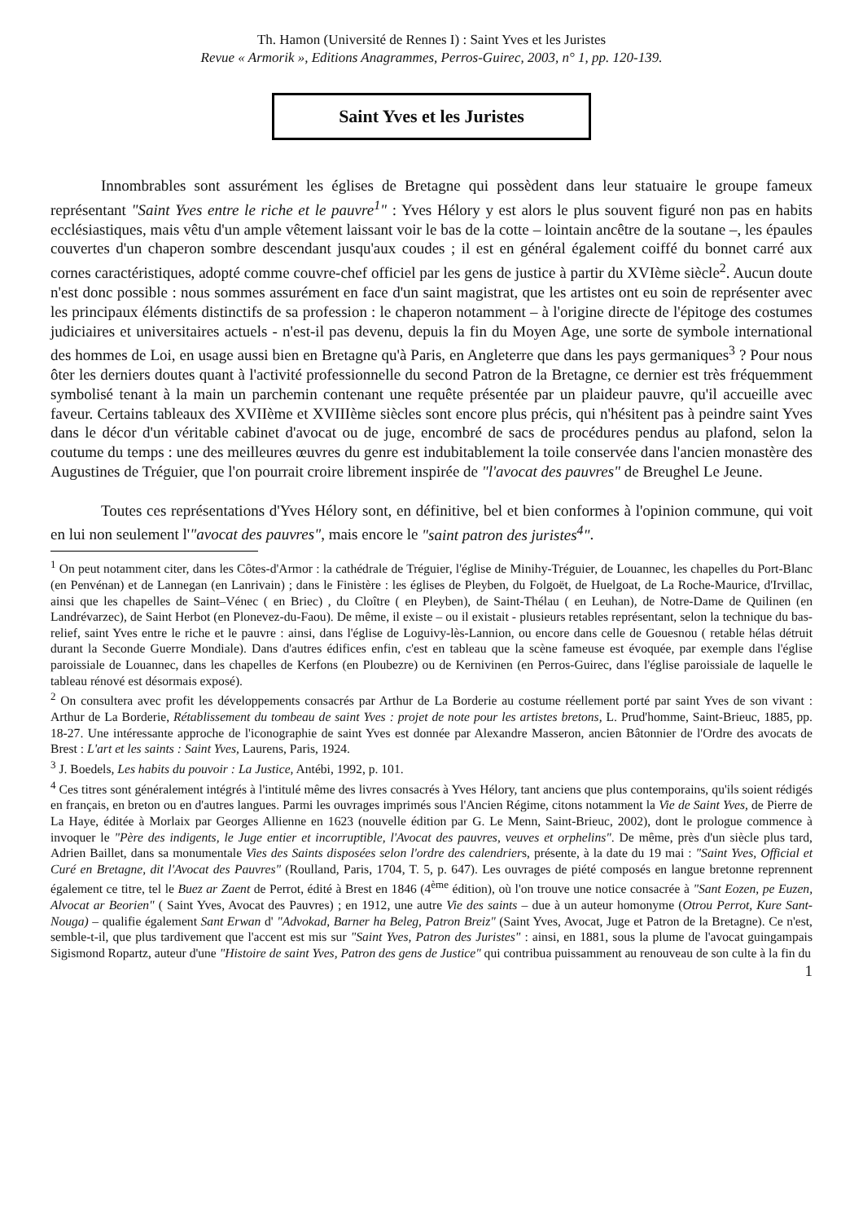Th. Hamon (Université de Rennes I) : Saint Yves et les Juristes
Revue « Armorik », Editions Anagrammes, Perros-Guirec, 2003, n° 1, pp. 120-139.
Saint Yves et les Juristes
Innombrables sont assurément les églises de Bretagne qui possèdent dans leur statuaire le groupe fameux représentant "Saint Yves entre le riche et le pauvre<sup>1</sup>" : Yves Hélory y est alors le plus souvent figuré non pas en habits ecclésiastiques, mais vêtu d'un ample vêtement laissant voir le bas de la cotte – lointain ancêtre de la soutane –, les épaules couvertes d'un chaperon sombre descendant jusqu'aux coudes ; il est en général également coiffé du bonnet carré aux cornes caractéristiques, adopté comme couvre-chef officiel par les gens de justice à partir du XVIème siècle<sup>2</sup>. Aucun doute n'est donc possible : nous sommes assurément en face d'un saint magistrat, que les artistes ont eu soin de représenter avec les principaux éléments distinctifs de sa profession : le chaperon notamment – à l'origine directe de l'épitoge des costumes judiciaires et universitaires actuels - n'est-il pas devenu, depuis la fin du Moyen Age, une sorte de symbole international des hommes de Loi, en usage aussi bien en Bretagne qu'à Paris, en Angleterre que dans les pays germaniques<sup>3</sup> ? Pour nous ôter les derniers doutes quant à l'activité professionnelle du second Patron de la Bretagne, ce dernier est très fréquemment symbolisé tenant à la main un parchemin contenant une requête présentée par un plaideur pauvre, qu'il accueille avec faveur. Certains tableaux des XVIIème et XVIIIème siècles sont encore plus précis, qui n'hésitent pas à peindre saint Yves dans le décor d'un véritable cabinet d'avocat ou de juge, encombré de sacs de procédures pendus au plafond, selon la coutume du temps : une des meilleures œuvres du genre est indubitablement la toile conservée dans l'ancien monastère des Augustines de Tréguier, que l'on pourrait croire librement inspirée de "l'avocat des pauvres" de Breughel Le Jeune.
Toutes ces représentations d'Yves Hélory sont, en définitive, bel et bien conformes à l'opinion commune, qui voit en lui non seulement l'"avocat des pauvres", mais encore le "saint patron des juristes<sup>4</sup>".
<sup>1</sup> On peut notamment citer, dans les Côtes-d'Armor : la cathédrale de Tréguier, l'église de Minihy-Tréguier, de Louannec, les chapelles du Port-Blanc (en Penvénan) et de Lannegan (en Lanrivain) ; dans le Finistère : les églises de Pleyben, du Folgoët, de Huelgoat, de La Roche-Maurice, d'Irvillac, ainsi que les chapelles de Saint–Vénec ( en Briec) , du Cloître ( en Pleyben), de Saint-Thélau ( en Leuhan), de Notre-Dame de Quilinen (en Landrévarzec), de Saint Herbot (en Plonevez-du-Faou). De même, il existe – ou il existait - plusieurs retables représentant, selon la technique du bas-relief, saint Yves entre le riche et le pauvre : ainsi, dans l'église de Loguivy-lès-Lannion, ou encore dans celle de Gouesnou ( retable hélas détruit durant la Seconde Guerre Mondiale). Dans d'autres édifices enfin, c'est en tableau que la scène fameuse est évoquée, par exemple dans l'église paroissiale de Louannec, dans les chapelles de Kerfons (en Ploubezre) ou de Kernivinen (en Perros-Guirec, dans l'église paroissiale de laquelle le tableau rénové est désormais exposé).
<sup>2</sup> On consultera avec profit les développements consacrés par Arthur de La Borderie au costume réellement porté par saint Yves de son vivant : Arthur de La Borderie, Rétablissement du tombeau de saint Yves : projet de note pour les artistes bretons, L. Prud'homme, Saint-Brieuc, 1885, pp. 18-27. Une intéressante approche de l'iconographie de saint Yves est donnée par Alexandre Masseron, ancien Bâtonnier de l'Ordre des avocats de Brest : L'art et les saints : Saint Yves, Laurens, Paris, 1924.
<sup>3</sup> J. Boedels, Les habits du pouvoir : La Justice, Antébi, 1992, p. 101.
<sup>4</sup> Ces titres sont généralement intégrés à l'intitulé même des livres consacrés à Yves Hélory, tant anciens que plus contemporains, qu'ils soient rédigés en français, en breton ou en d'autres langues. Parmi les ouvrages imprimés sous l'Ancien Régime, citons notamment la Vie de Saint Yves, de Pierre de La Haye, éditée à Morlaix par Georges Allienne en 1623 (nouvelle édition par G. Le Menn, Saint-Brieuc, 2002), dont le prologue commence à invoquer le "Père des indigents, le Juge entier et incorruptible, l'Avocat des pauvres, veuves et orphelins". De même, près d'un siècle plus tard, Adrien Baillet, dans sa monumentale Vies des Saints disposées selon l'ordre des calendriers, présente, à la date du 19 mai : "Saint Yves, Official et Curé en Bretagne, dit l'Avocat des Pauvres" (Roulland, Paris, 1704, T. 5, p. 647). Les ouvrages de piété composés en langue bretonne reprennent également ce titre, tel le Buez ar Zaent de Perrot, édité à Brest en 1846 (4<sup>ème</sup> édition), où l'on trouve une notice consacrée à "Sant Eozen, pe Euzen, Alvocat ar Beorien" ( Saint Yves, Avocat des Pauvres) ; en 1912, une autre Vie des saints – due à un auteur homonyme (Otrou Perrot, Kure Sant-Nouga) – qualifie également Sant Erwan d' "Advokad, Barner ha Beleg, Patron Breiz" (Saint Yves, Avocat, Juge et Patron de la Bretagne). Ce n'est, semble-t-il, que plus tardivement que l'accent est mis sur "Saint Yves, Patron des Juristes" : ainsi, en 1881, sous la plume de l'avocat guingampais Sigismond Ropartz, auteur d'une "Histoire de saint Yves, Patron des gens de Justice" qui contribua puissamment au renouveau de son culte à la fin du
1